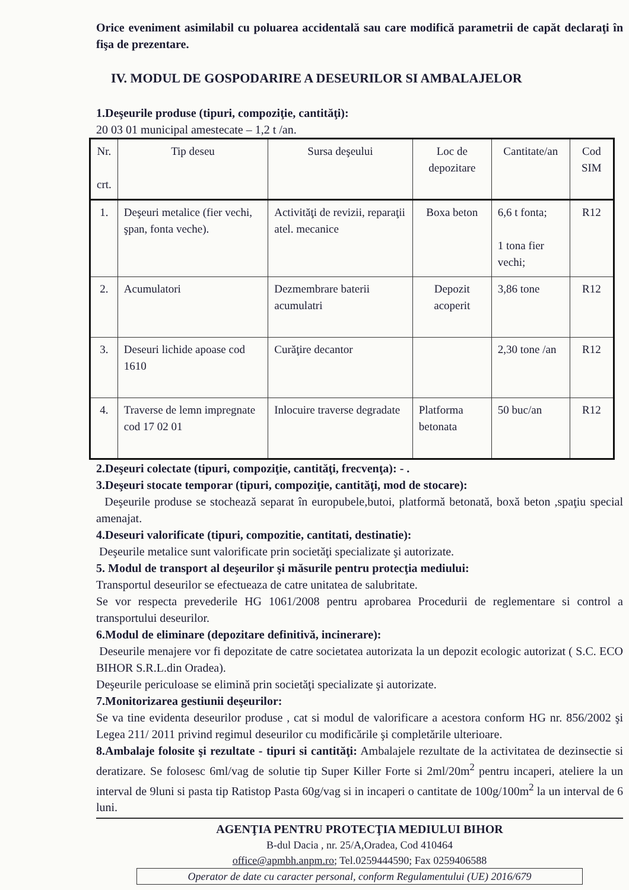Orice eveniment asimilabil cu poluarea accidentală sau care modifică parametrii de capăt declaraţi în fişa de prezentare.
IV. MODUL DE GOSPODARIRE A DESEURILOR SI AMBALAJELOR
1.Deşeurile produse (tipuri, compoziţie, cantităţi):
20 03 01 municipal amestecate – 1,2 t /an.
| Nr. crt. | Tip deseu | Sursa deşeului | Loc de depozitare | Cantitate/an | Cod SIM |
| 1. | Deşeuri metalice (fier vechi, şpan, fonta veche). | Activităţi de revizii, reparaţii atel. mecanice | Boxa beton | 6,6 t fonta; 1 tona fier vechi; | R12 |
| 2. | Acumulatori | Dezmembrare baterii acumulatri | Depozit acoperit | 3,86 tone | R12 |
| 3. | Deseuri lichide apoase cod 1610 | Curăţire decantor | | 2,30 tone /an | R12 |
| 4. | Traverse de lemn impregnate cod 17 02 01 | Inlocuire traverse degradate | Platforma betonata | 50 buc/an | R12 |
2.Deşeuri colectate (tipuri, compoziţie, cantităţi, frecvenţa): - .
3.Deşeuri stocate temporar (tipuri, compoziţie, cantităţi, mod de stocare):
Deşeurile produse se stochează separat în europubele,butoi, platformă betonată, boxă beton ,spaţiu special amenajat.
4.Deseuri valorificate (tipuri, compozitie, cantitati, destinatie):
Deşeurile metalice sunt valorificate prin societăţi specializate şi autorizate.
5. Modul de transport al deşeurilor şi măsurile pentru protecţia mediului:
Transportul deseurilor se efectueaza de catre unitatea de salubritate.
Se vor respecta prevederile HG 1061/2008 pentru aprobarea Procedurii de reglementare si control a transportului deseurilor.
6.Modul de eliminare (depozitare definitivă, incinerare):
Deseurile menajere vor fi depozitate de catre societatea autorizata la un depozit ecologic autorizat ( S.C. ECO BIHOR S.R.L.din Oradea).
Deşeurile periculoase se elimină prin societăţi specializate şi autorizate.
7.Monitorizarea gestiunii deşeurilor:
Se va tine evidenta deseurilor produse , cat si modul de valorificare a acestora conform HG nr. 856/2002 şi Legea 211/ 2011 privind regimul deseurilor cu modificările şi completările ulterioare.
8.Ambalaje folosite şi rezultate - tipuri si cantităţi: Ambalajele rezultate de la activitatea de dezinsectie si deratizare. Se folosesc 6ml/vag de solutie tip Super Killer Forte si 2ml/20m<sup>2</sup> pentru incaperi, ateliere la un interval de 9luni si pasta tip Ratistop Pasta 60g/vag si in incaperi o cantitate de 100g/100m<sup>2</sup> la un interval de 6 luni.
AGENŢIA PENTRU PROTECŢIA MEDIULUI BIHOR
B-dul Dacia , nr. 25/A,Oradea, Cod 410464
office@apmbh.anpm.ro; Tel.0259444590; Fax 0259406588
Operator de date cu caracter personal, conform Regulamentului (UE) 2016/679